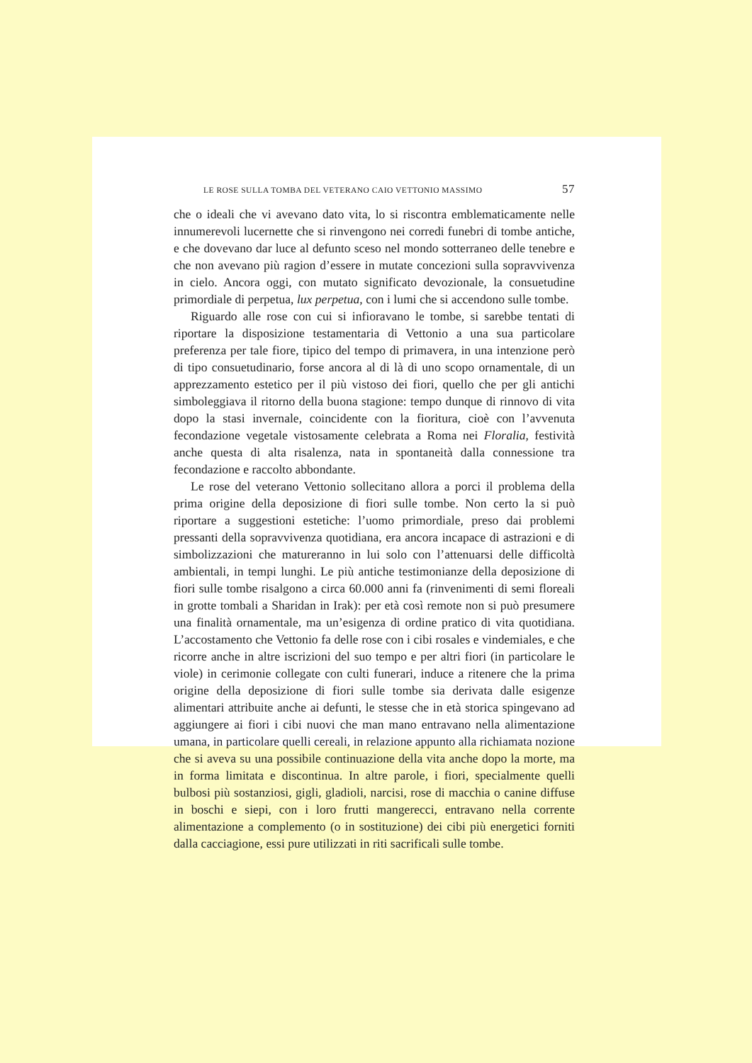LE ROSE SULLA TOMBA DEL VETERANO CAIO VETTONIO MASSIMO 57
che o ideali che vi avevano dato vita, lo si riscontra emblematicamente nelle innumerevoli lucernette che si rinvengono nei corredi funebri di tombe antiche, e che dovevano dar luce al defunto sceso nel mondo sotterraneo delle tenebre e che non avevano più ragion d’essere in mutate concezioni sulla sopravvivenza in cielo. Ancora oggi, con mutato significato devozionale, la consuetudine primordiale di perpetua, lux perpetua, con i lumi che si accendono sulle tombe.
Riguardo alle rose con cui si infioravano le tombe, si sarebbe tentati di riportare la disposizione testamentaria di Vettonio a una sua particolare preferenza per tale fiore, tipico del tempo di primavera, in una intenzione però di tipo consuetudinario, forse ancora al di là di uno scopo ornamentale, di un apprezzamento estetico per il più vistoso dei fiori, quello che per gli antichi simboleggiava il ritorno della buona stagione: tempo dunque di rinnovo di vita dopo la stasi invernale, coincidente con la fioritura, cioè con l’avvenuta fecondazione vegetale vistosamente celebrata a Roma nei Floralia, festività anche questa di alta risalenza, nata in spontaneità dalla connessione tra fecondazione e raccolto abbondante.
Le rose del veterano Vettonio sollecitano allora a porci il problema della prima origine della deposizione di fiori sulle tombe. Non certo la si può riportare a suggestioni estetiche: l’uomo primordiale, preso dai problemi pressanti della sopravvivenza quotidiana, era ancora incapace di astrazioni e di simbolizzazioni che matureranno in lui solo con l’attenuarsi delle difficoltà ambientali, in tempi lunghi. Le più antiche testimonianze della deposizione di fiori sulle tombe risalgono a circa 60.000 anni fa (rinvenimenti di semi floreali in grotte tombali a Sharidan in Irak): per età così remote non si può presumere una finalità ornamentale, ma un’esigenza di ordine pratico di vita quotidiana. L’accostamento che Vettonio fa delle rose con i cibi rosales e vindemiales, e che ricorre anche in altre iscrizioni del suo tempo e per altri fiori (in particolare le viole) in cerimonie collegate con culti funerari, induce a ritenere che la prima origine della deposizione di fiori sulle tombe sia derivata dalle esigenze alimentari attribuite anche ai defunti, le stesse che in età storica spingevano ad aggiungere ai fiori i cibi nuovi che man mano entravano nella alimentazione umana, in particolare quelli cereali, in relazione appunto alla richiamata nozione che si aveva su una possibile continuazione della vita anche dopo la morte, ma in forma limitata e discontinua. In altre parole, i fiori, specialmente quelli bulbosi più sostanziosi, gigli, gladioli, narcisi, rose di macchia o canine diffuse in boschi e siepi, con i loro frutti mangerecci, entravano nella corrente alimentazione a complemento (o in sostituzione) dei cibi più energetici forniti dalla cacciagione, essi pure utilizzati in riti sacrificali sulle tombe.